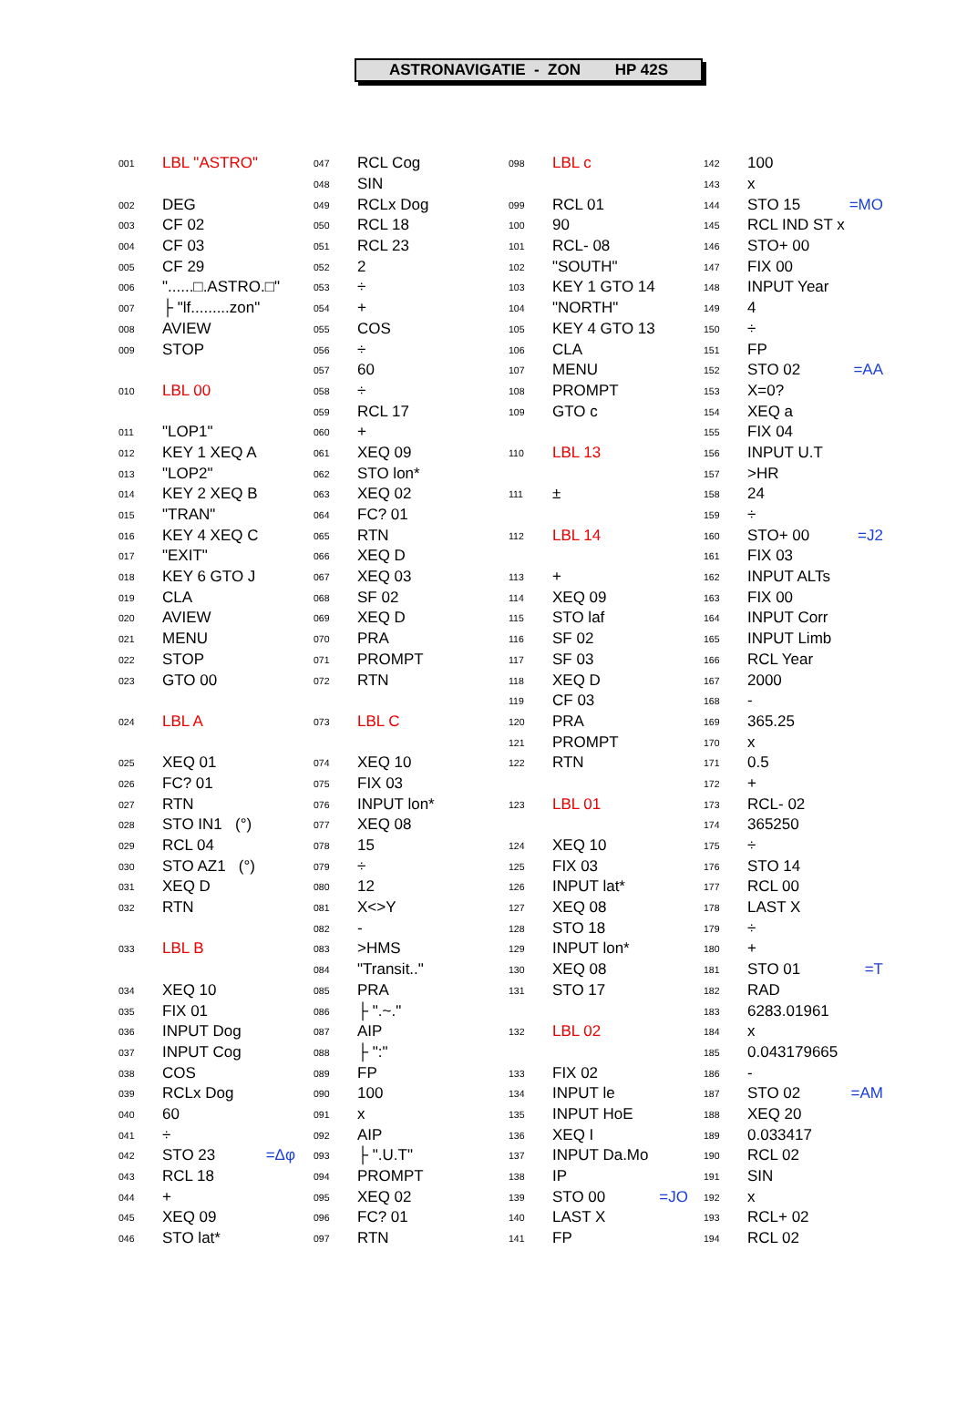ASTRONAVIGATIE - ZON HP 42S
001 LBL "ASTRO"
002 DEG
003 CF 02
004 CF 03
005 CF 29
006 "......□.ASTRO.□"
007 ├ "lf.........zon"
008 AVIEW
009 STOP
010 LBL 00
011 "LOP1"
012 KEY 1 XEQ A
013 "LOP2"
014 KEY 2 XEQ B
015 "TRAN"
016 KEY 4 XEQ C
017 "EXIT"
018 KEY 6 GTO J
019 CLA
020 AVIEW
021 MENU
022 STOP
023 GTO 00
024 LBL A
025 XEQ 01
026 FC? 01
027 RTN
028 STO IN1 (°)
029 RCL 04
030 STO AZ1 (°)
031 XEQ D
032 RTN
033 LBL B
034 XEQ 10
035 FIX 01
036 INPUT Dog
037 INPUT Cog
038 COS
039 RCLx Dog
040 60
041 ÷
042 STO 23 =Δφ
043 RCL 18
044 +
045 XEQ 09
046 STO lat*
047 RCL Cog
048 SIN
049 RCLx Dog
050 RCL 18
051 RCL 23
052 2
053 ÷
054 +
055 COS
056 ÷
057 60
058 ÷
059 RCL 17
060 +
061 XEQ 09
062 STO lon*
063 XEQ 02
064 FC? 01
065 RTN
066 XEQ D
067 XEQ 03
068 SF 02
069 XEQ D
070 PRA
071 PROMPT
072 RTN
073 LBL C
074 XEQ 10
075 FIX 03
076 INPUT lon*
077 XEQ 08
078 15
079 ÷
080 12
081 X<>Y
082 -
083 >HMS
084 "Transit.."
085 PRA
086 ├ ".~."
087 AIP
088 ├ ":"
089 FP
090 100
091 x
092 AIP
093 ├ ".U.T"
094 PROMPT
095 XEQ 02
096 FC? 01
097 RTN
098 LBL c
099 RCL 01
100 90
101 RCL- 08
102 "SOUTH"
103 KEY 1 GTO 14
104 "NORTH"
105 KEY 4 GTO 13
106 CLA
107 MENU
108 PROMPT
109 GTO c
110 LBL 13
111 ±
112 LBL 14
113 +
114 XEQ 09
115 STO laf
116 SF 02
117 SF 03
118 XEQ D
119 CF 03
120 PRA
121 PROMPT
122 RTN
123 LBL 01
124 XEQ 10
125 FIX 03
126 INPUT lat*
127 XEQ 08
128 STO 18
129 INPUT lon*
130 XEQ 08
131 STO 17
132 LBL 02
133 FIX 02
134 INPUT le
135 INPUT HoE
136 XEQ I
137 INPUT Da.Mo
138 IP
139 STO 00 =JO
140 LAST X
141 FP
142 100
143 x
144 STO 15 =MO
145 RCL IND ST x
146 STO+ 00
147 FIX 00
148 INPUT Year
149 4
150 ÷
151 FP
152 STO 02 =AA
153 X=0?
154 XEQ a
155 FIX 04
156 INPUT U.T
157 >HR
158 24
159 ÷
160 STO+ 00 =J2
161 FIX 03
162 INPUT ALTs
163 FIX 00
164 INPUT Corr
165 INPUT Limb
166 RCL Year
167 2000
168 -
169 365.25
170 x
171 0.5
172 +
173 RCL- 02
174 365250
175 ÷
176 STO 14
177 RCL 00
178 LAST X
179 ÷
180 +
181 STO 01 =T
182 RAD
183 6283.01961
184 x
185 0.043179665
186 -
187 STO 02 =AM
188 XEQ 20
189 0.033417
190 RCL 02
191 SIN
192 x
193 RCL+ 02
194 RCL 02